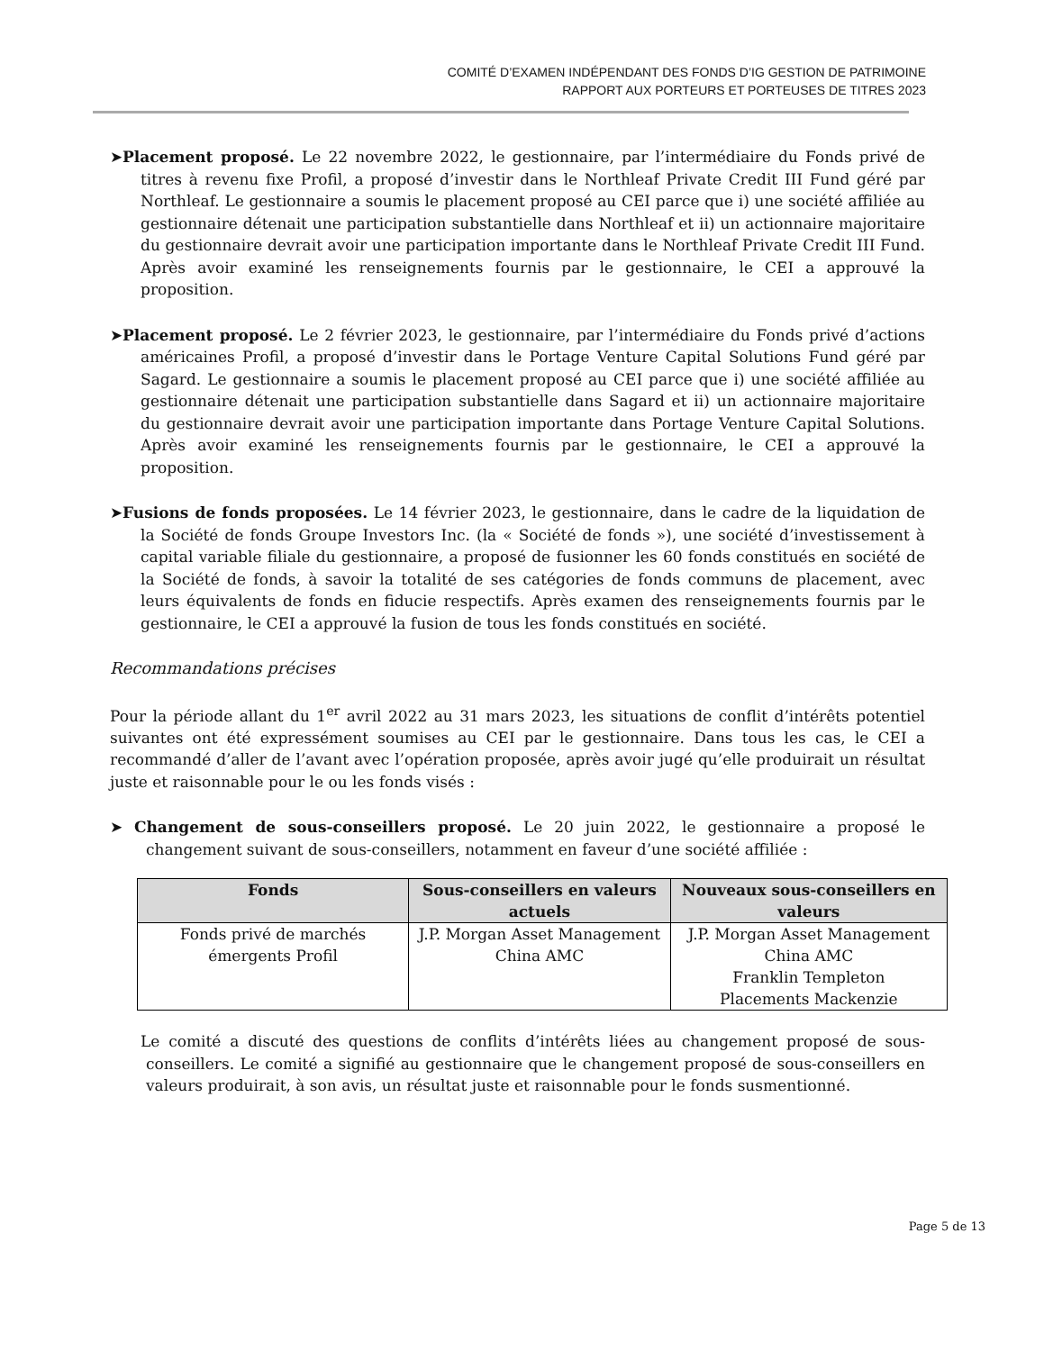COMITÉ D’EXAMEN INDÉPENDANT DES FONDS D’IG GESTION DE PATRIMOINE
RAPPORT AUX PORTEURS ET PORTEUSES DE TITRES 2023
➤Placement proposé. Le 22 novembre 2022, le gestionnaire, par l’intermédiaire du Fonds privé de titres à revenu fixe Profil, a proposé d’investir dans le Northleaf Private Credit III Fund géré par Northleaf. Le gestionnaire a soumis le placement proposé au CEI parce que i) une société affiliée au gestionnaire détenait une participation substantielle dans Northleaf et ii) un actionnaire majoritaire du gestionnaire devrait avoir une participation importante dans le Northleaf Private Credit III Fund. Après avoir examiné les renseignements fournis par le gestionnaire, le CEI a approuvé la proposition.
➤Placement proposé. Le 2 février 2023, le gestionnaire, par l’intermédiaire du Fonds privé d’actions américaines Profil, a proposé d’investir dans le Portage Venture Capital Solutions Fund géré par Sagard. Le gestionnaire a soumis le placement proposé au CEI parce que i) une société affiliée au gestionnaire détenait une participation substantielle dans Sagard et ii) un actionnaire majoritaire du gestionnaire devrait avoir une participation importante dans Portage Venture Capital Solutions. Après avoir examiné les renseignements fournis par le gestionnaire, le CEI a approuvé la proposition.
➤Fusions de fonds proposées. Le 14 février 2023, le gestionnaire, dans le cadre de la liquidation de la Société de fonds Groupe Investors Inc. (la « Société de fonds »), une société d’investissement à capital variable filiale du gestionnaire, a proposé de fusionner les 60 fonds constitués en société de la Société de fonds, à savoir la totalité de ses catégories de fonds communs de placement, avec leurs équivalents de fonds en fiducie respectifs. Après examen des renseignements fournis par le gestionnaire, le CEI a approuvé la fusion de tous les fonds constitués en société.
Recommandations précises
Pour la période allant du 1<sup>er</sup> avril 2022 au 31 mars 2023, les situations de conflit d’intérêts potentiel suivantes ont été expressément soumises au CEI par le gestionnaire. Dans tous les cas, le CEI a recommandé d’aller de l’avant avec l’opération proposée, après avoir jugé qu’elle produirait un résultat juste et raisonnable pour le ou les fonds visés :
➤ Changement de sous-conseillers proposé. Le 20 juin 2022, le gestionnaire a proposé le changement suivant de sous-conseillers, notamment en faveur d’une société affiliée :
| Fonds | Sous-conseillers en valeurs actuels | Nouveaux sous-conseillers en valeurs |
| --- | --- | --- |
| Fonds privé de marchés émergents Profil | J.P. Morgan Asset Management China AMC | J.P. Morgan Asset Management China AMC Franklin Templeton Placements Mackenzie |
Le comité a discuté des questions de conflits d’intérêts liées au changement proposé de sous-conseillers. Le comité a signifié au gestionnaire que le changement proposé de sous-conseillers en valeurs produirait, à son avis, un résultat juste et raisonnable pour le fonds susmentionné.
Page 5 de 13